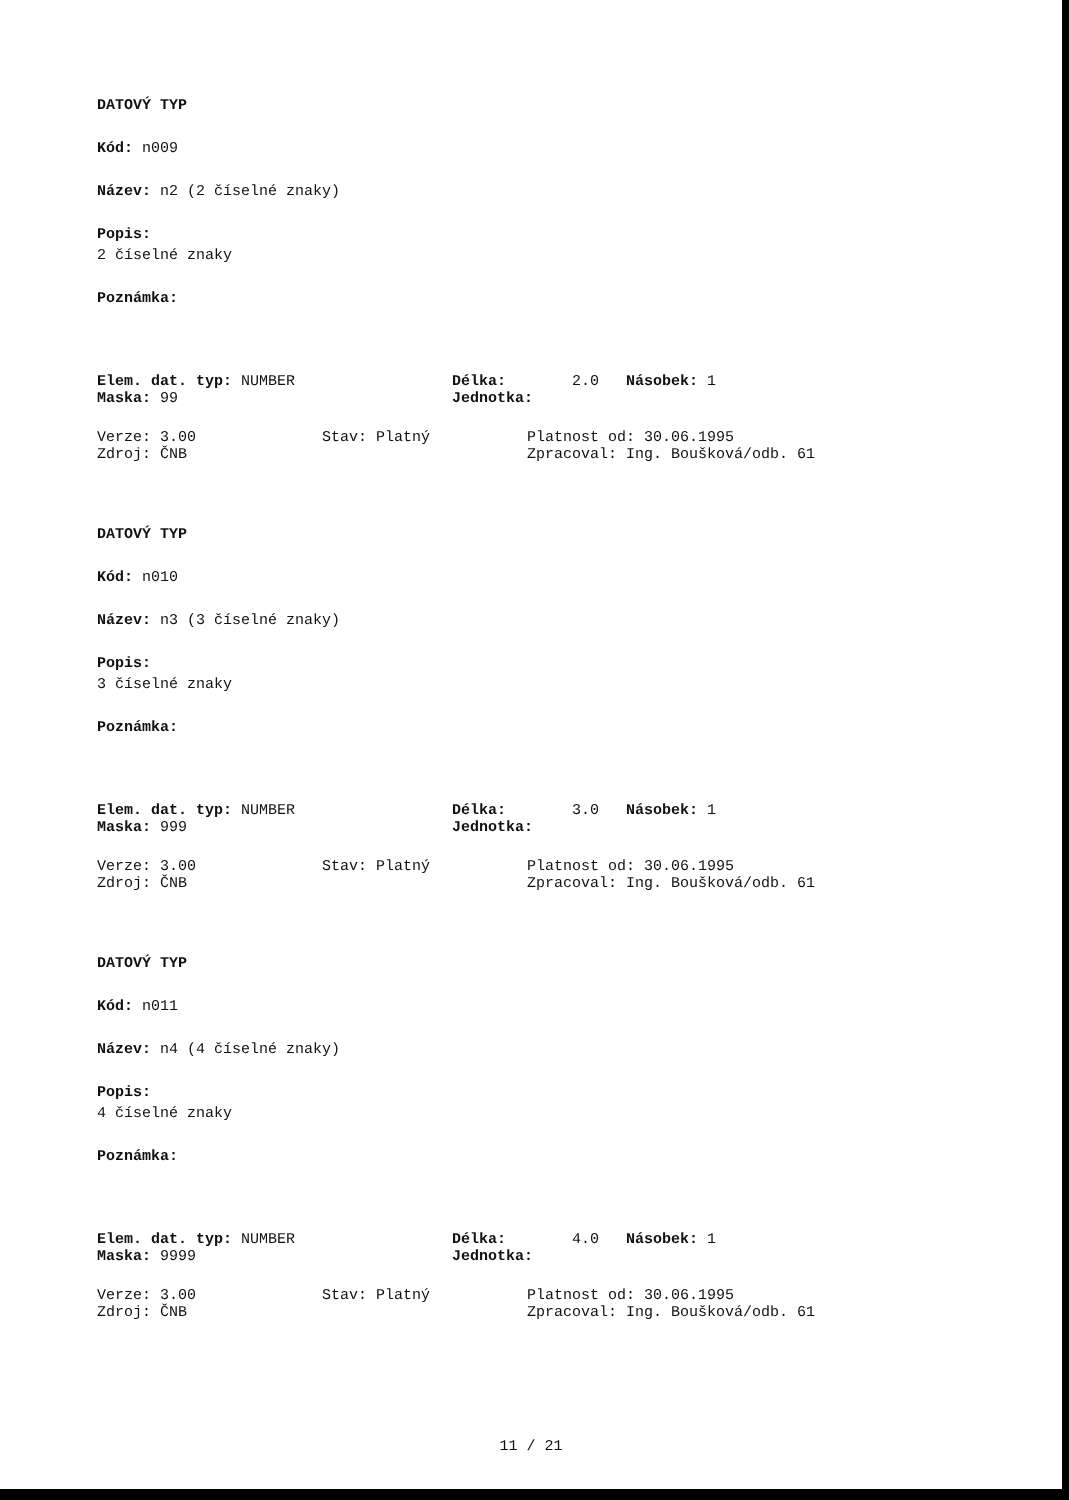DATOVÝ TYP
Kód: n009
Název: n2 (2 číselné znaky)
Popis:
2 číselné znaky
Poznámka:
Elem. dat. typ: NUMBER Délka: 2.0 Násobek: 1
Maska: 99 Jednotka:
Verze: 3.00 Stav: Platný Platnost od: 30.06.1995
Zdroj: ČNB Zpracoval: Ing. Boušková/odb. 61
DATOVÝ TYP
Kód: n010
Název: n3 (3 číselné znaky)
Popis:
3 číselné znaky
Poznámka:
Elem. dat. typ: NUMBER Délka: 3.0 Násobek: 1
Maska: 999 Jednotka:
Verze: 3.00 Stav: Platný Platnost od: 30.06.1995
Zdroj: ČNB Zpracoval: Ing. Boušková/odb. 61
DATOVÝ TYP
Kód: n011
Název: n4 (4 číselné znaky)
Popis:
4 číselné znaky
Poznámka:
Elem. dat. typ: NUMBER Délka: 4.0 Násobek: 1
Maska: 9999 Jednotka:
Verze: 3.00 Stav: Platný Platnost od: 30.06.1995
Zdroj: ČNB Zpracoval: Ing. Boušková/odb. 61
11 / 21